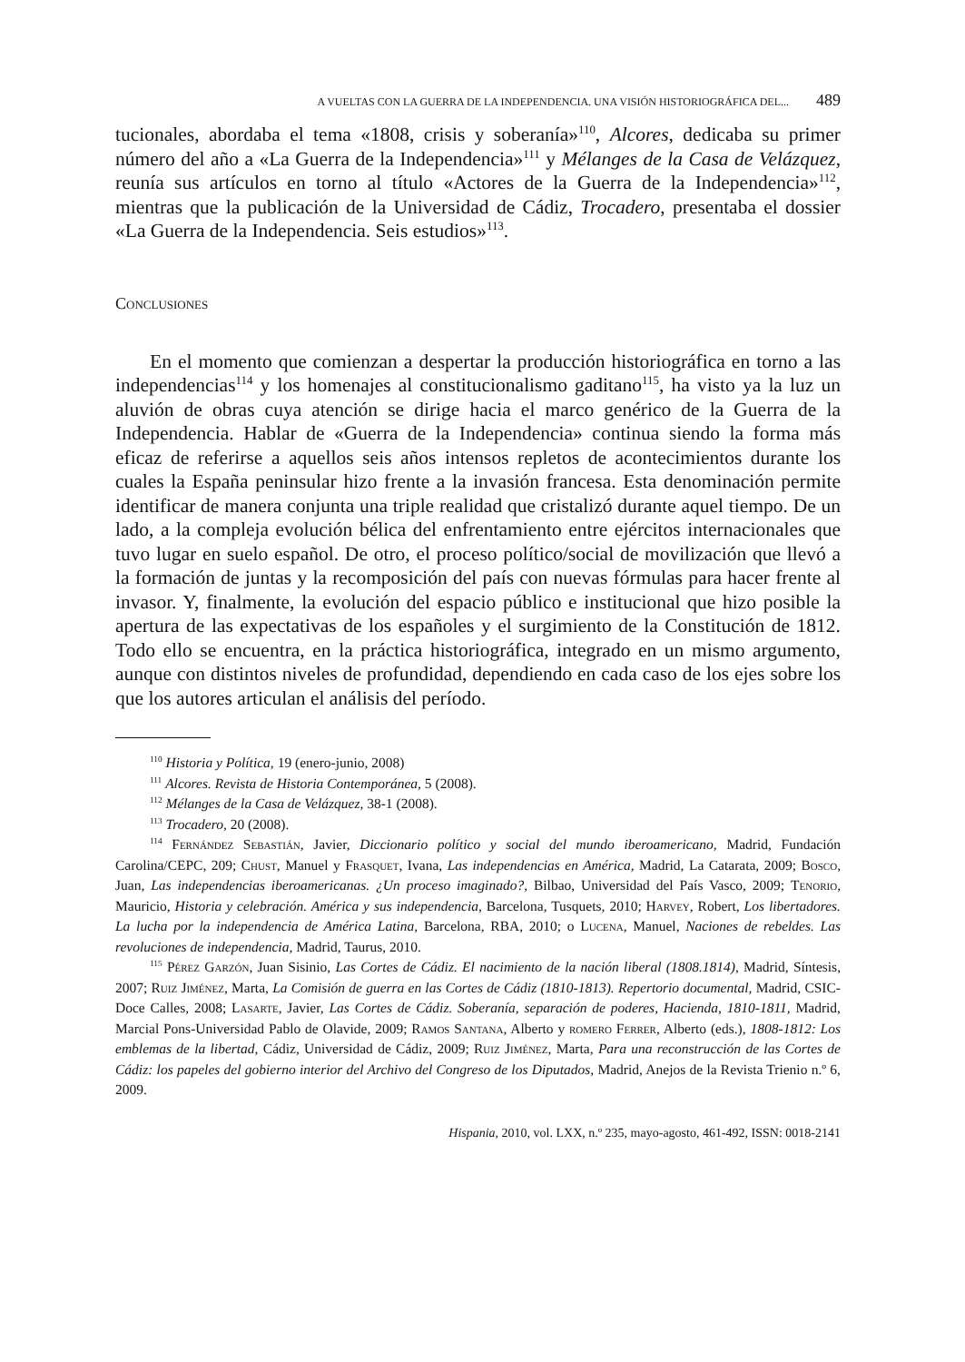A VUELTAS CON LA GUERRA DE LA INDEPENDENCIA. UNA VISIÓN HISTORIOGRÁFICA DEL... 489
tucionales, abordaba el tema «1808, crisis y soberanía»<sup>110</sup>, Alcores, dedicaba su primer número del año a «La Guerra de la Independencia»<sup>111</sup> y Mélanges de la Casa de Velázquez, reunía sus artículos en torno al título «Actores de la Guerra de la Independencia»<sup>112</sup>, mientras que la publicación de la Universidad de Cádiz, Trocadero, presentaba el dossier «La Guerra de la Independencia. Seis estudios»<sup>113</sup>.
Conclusiones
En el momento que comienzan a despertar la producción historiográfica en torno a las independencias<sup>114</sup> y los homenajes al constitucionalismo gaditano<sup>115</sup>, ha visto ya la luz un aluvión de obras cuya atención se dirige hacia el marco genérico de la Guerra de la Independencia. Hablar de «Guerra de la Independencia» continua siendo la forma más eficaz de referirse a aquellos seis años intensos repletos de acontecimientos durante los cuales la España peninsular hizo frente a la invasión francesa. Esta denominación permite identificar de manera conjunta una triple realidad que cristalizó durante aquel tiempo. De un lado, a la compleja evolución bélica del enfrentamiento entre ejércitos internacionales que tuvo lugar en suelo español. De otro, el proceso político/social de movilización que llevó a la formación de juntas y la recomposición del país con nuevas fórmulas para hacer frente al invasor. Y, finalmente, la evolución del espacio público e institucional que hizo posible la apertura de las expectativas de los españoles y el surgimiento de la Constitución de 1812. Todo ello se encuentra, en la práctica historiográfica, integrado en un mismo argumento, aunque con distintos niveles de profundidad, dependiendo en cada caso de los ejes sobre los que los autores articulan el análisis del período.
<sup>110</sup> Historia y Política, 19 (enero-junio, 2008)
<sup>111</sup> Alcores. Revista de Historia Contemporánea, 5 (2008).
<sup>112</sup> Mélanges de la Casa de Velázquez, 38-1 (2008).
<sup>113</sup> Trocadero, 20 (2008).
<sup>114</sup> Fernández Sebastián, Javier, Diccionario político y social del mundo iberoamericano, Madrid, Fundación Carolina/CEPC, 209; Chust, Manuel y Frasquet, Ivana, Las independencias en América, Madrid, La Catarata, 2009; Bosco, Juan, Las independencias iberoamericanas. ¿Un proceso imaginado?, Bilbao, Universidad del País Vasco, 2009; Tenorio, Mauricio, Historia y celebración. América y sus independencia, Barcelona, Tusquets, 2010; Harvey, Robert, Los libertadores. La lucha por la independencia de América Latina, Barcelona, RBA, 2010; o Lucena, Manuel, Naciones de rebeldes. Las revoluciones de independencia, Madrid, Taurus, 2010.
<sup>115</sup> Pérez Garzón, Juan Sisinio, Las Cortes de Cádiz. El nacimiento de la nación liberal (1808.1814), Madrid, Síntesis, 2007; Ruiz Jiménez, Marta, La Comisión de guerra en las Cortes de Cádiz (1810-1813). Repertorio documental, Madrid, CSIC-Doce Calles, 2008; Lasarte, Javier, Las Cortes de Cádiz. Soberanía, separación de poderes, Hacienda, 1810-1811, Madrid, Marcial Pons-Universidad Pablo de Olavide, 2009; Ramos Santana, Alberto y romero Ferrer, Alberto (eds.), 1808-1812: Los emblemas de la libertad, Cádiz, Universidad de Cádiz, 2009; Ruiz Jiménez, Marta, Para una reconstrucción de las Cortes de Cádiz: los papeles del gobierno interior del Archivo del Congreso de los Diputados, Madrid, Anejos de la Revista Trienio n.º 6, 2009.
Hispania, 2010, vol. LXX, n.º 235, mayo-agosto, 461-492, ISSN: 0018-2141